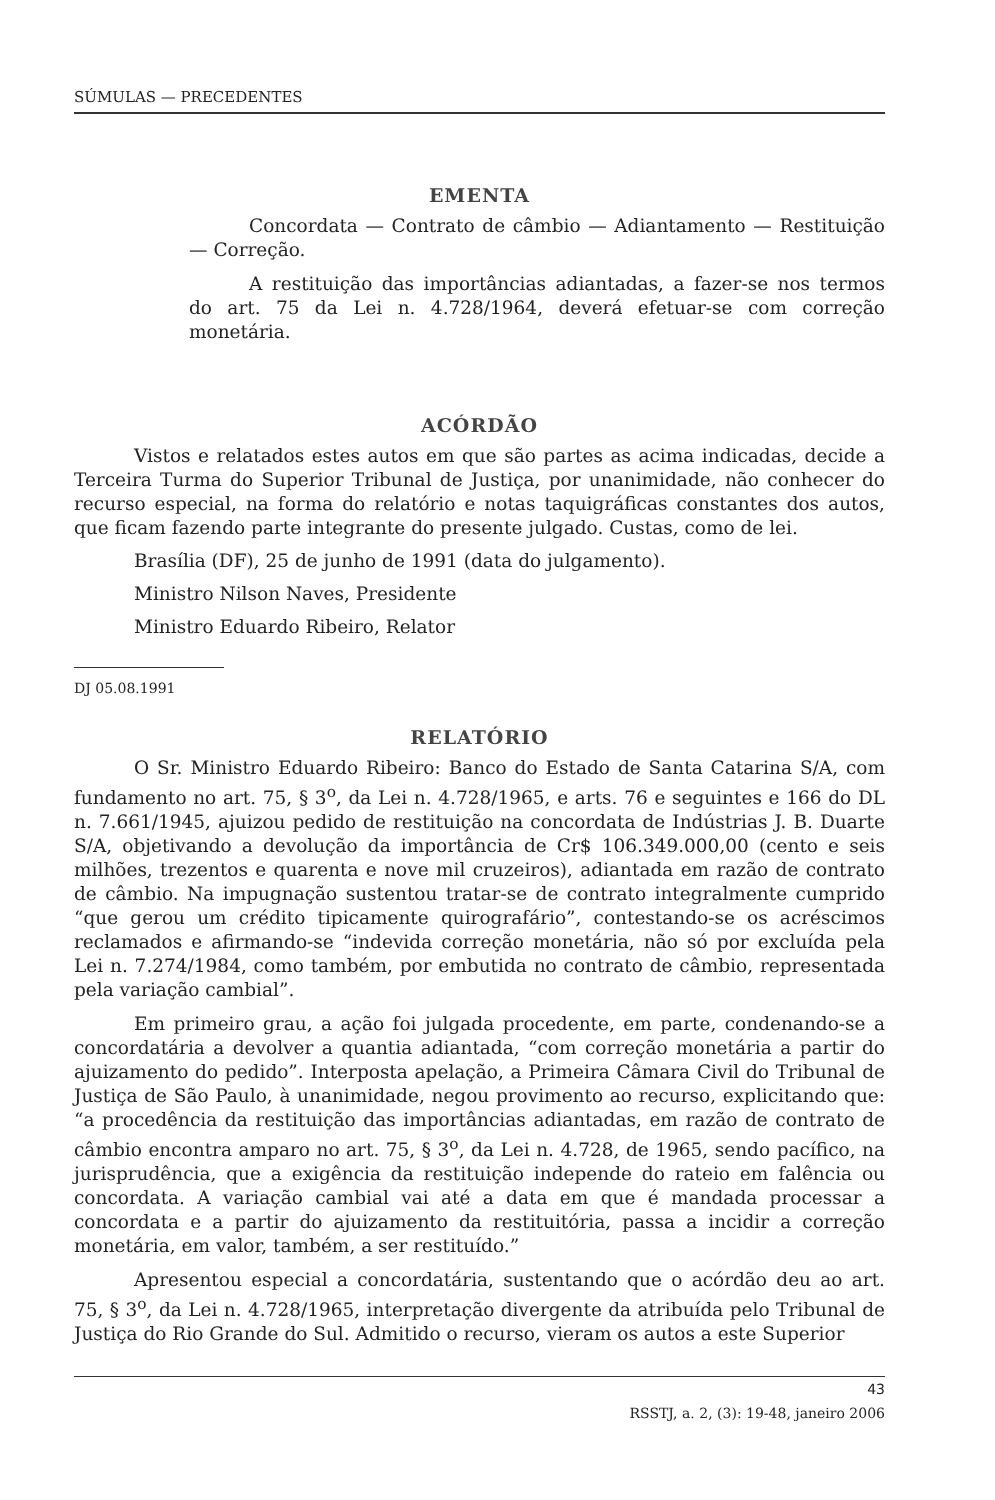SÚMULAS — PRECEDENTES
EMENTA
Concordata — Contrato de câmbio — Adiantamento — Restituição — Correção.
A restituição das importâncias adiantadas, a fazer-se nos termos do art. 75 da Lei n. 4.728/1964, deverá efetuar-se com correção monetária.
ACÓRDÃO
Vistos e relatados estes autos em que são partes as acima indicadas, decide a Terceira Turma do Superior Tribunal de Justiça, por unanimidade, não conhecer do recurso especial, na forma do relatório e notas taquigráficas constantes dos autos, que ficam fazendo parte integrante do presente julgado. Custas, como de lei.
Brasília (DF), 25 de junho de 1991 (data do julgamento).
Ministro Nilson Naves, Presidente
Ministro Eduardo Ribeiro, Relator
DJ 05.08.1991
RELATÓRIO
O Sr. Ministro Eduardo Ribeiro: Banco do Estado de Santa Catarina S/A, com fundamento no art. 75, § 3<sup>o</sup>, da Lei n. 4.728/1965, e arts. 76 e seguintes e 166 do DL n. 7.661/1945, ajuizou pedido de restituição na concordata de Indústrias J. B. Duarte S/A, objetivando a devolução da importância de Cr$ 106.349.000,00 (cento e seis milhões, trezentos e quarenta e nove mil cruzeiros), adiantada em razão de contrato de câmbio. Na impugnação sustentou tratar-se de contrato integralmente cumprido “que gerou um crédito tipicamente quirografário”, contestando-se os acréscimos reclamados e afirmando-se “indevida correção monetária, não só por excluída pela Lei n. 7.274/1984, como também, por embutida no contrato de câmbio, representada pela variação cambial”.
Em primeiro grau, a ação foi julgada procedente, em parte, condenando-se a concordatária a devolver a quantia adiantada, “com correção monetária a partir do ajuizamento do pedido”. Interposta apelação, a Primeira Câmara Civil do Tribunal de Justiça de São Paulo, à unanimidade, negou provimento ao recurso, explicitando que: “a procedência da restituição das importâncias adiantadas, em razão de contrato de câmbio encontra amparo no art. 75, § 3<sup>o</sup>, da Lei n. 4.728, de 1965, sendo pacífico, na jurisprudência, que a exigência da restituição independe do rateio em falência ou concordata. A variação cambial vai até a data em que é mandada processar a concordata e a partir do ajuizamento da restituitória, passa a incidir a correção monetária, em valor, também, a ser restituído.”
Apresentou especial a concordatária, sustentando que o acórdão deu ao art. 75, § 3<sup>o</sup>, da Lei n. 4.728/1965, interpretação divergente da atribuída pelo Tribunal de Justiça do Rio Grande do Sul. Admitido o recurso, vieram os autos a este Superior
43
RSSTJ, a. 2, (3): 19-48, janeiro 2006